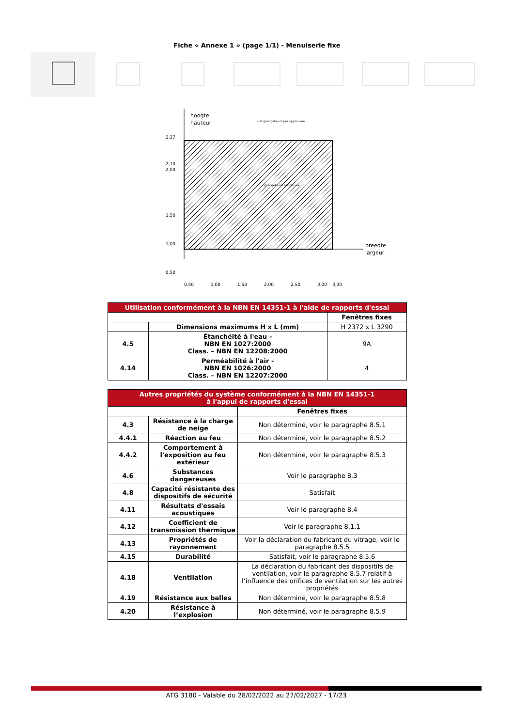Fiche « Annexe 1 » (page 1/1) - Menuiserie fixe
hoogte
hauteur
breedte
largeur
niet goedgekeurd pas approuvée
goedgekeurd approuvée
2,37
2,10
2,00
1,50
1,00
0,50
0,50
1,00
1,50
2,00
2,50
3,00
3,30
| Utilisation conformément à la NBN EN 14351-1 à l'aide de rapports d'essai | | |
| --- | --- | --- |
| | | Fenêtres fixes |
| | Dimensions maximums H x L (mm) | H 2372 x L 3290 |
| 4.5 | Étanchéité à l'eau - NBN EN 1027:2000 Class. – NBN EN 12208:2000 | 9A |
| 4.14 | Perméabilité à l'air - NBN EN 1026:2000 Class. – NBN EN 12207:2000 | 4 |
| Autres propriétés du système conformément à la NBN EN 14351-1 à l'appui de rapports d'essai | | |
| --- | --- | --- |
| | | Fenêtres fixes |
| 4.3 | Résistance à la charge de neige | Non déterminé, voir le paragraphe 8.5.1 |
| 4.4.1 | Réaction au feu | Non déterminé, voir le paragraphe 8.5.2 |
| 4.4.2 | Comportement à l'exposition au feu extérieur | Non déterminé, voir le paragraphe 8.5.3 |
| 4.6 | Substances dangereuses | Voir le paragraphe 8.3 |
| 4.8 | Capacité résistante des dispositifs de sécurité | Satisfait |
| 4.11 | Résultats d'essais acoustiques | Voir le paragraphe 8.4 |
| 4.12 | Coefficient de transmission thermique | Voir le paragraphe 8.1.1 |
| 4.13 | Propriétés de rayonnement | Voir la déclaration du fabricant du vitrage, voir le paragraphe 8.5.5 |
| 4.15 | Durabilité | Satisfait, voir le paragraphe 8.5.6 |
| 4.18 | Ventilation | La déclaration du fabricant des dispositifs de ventilation, voir le paragraphe 8.5.7 relatif à l’influence des orifices de ventilation sur les autres propriétés |
| 4.19 | Résistance aux balles | Non déterminé, voir le paragraphe 8.5.8 |
| 4.20 | Résistance à l’explosion | Non déterminé, voir le paragraphe 8.5.9 |
ATG 3180 - Valable du 28/02/2022 au 27/02/2027 - 17/23